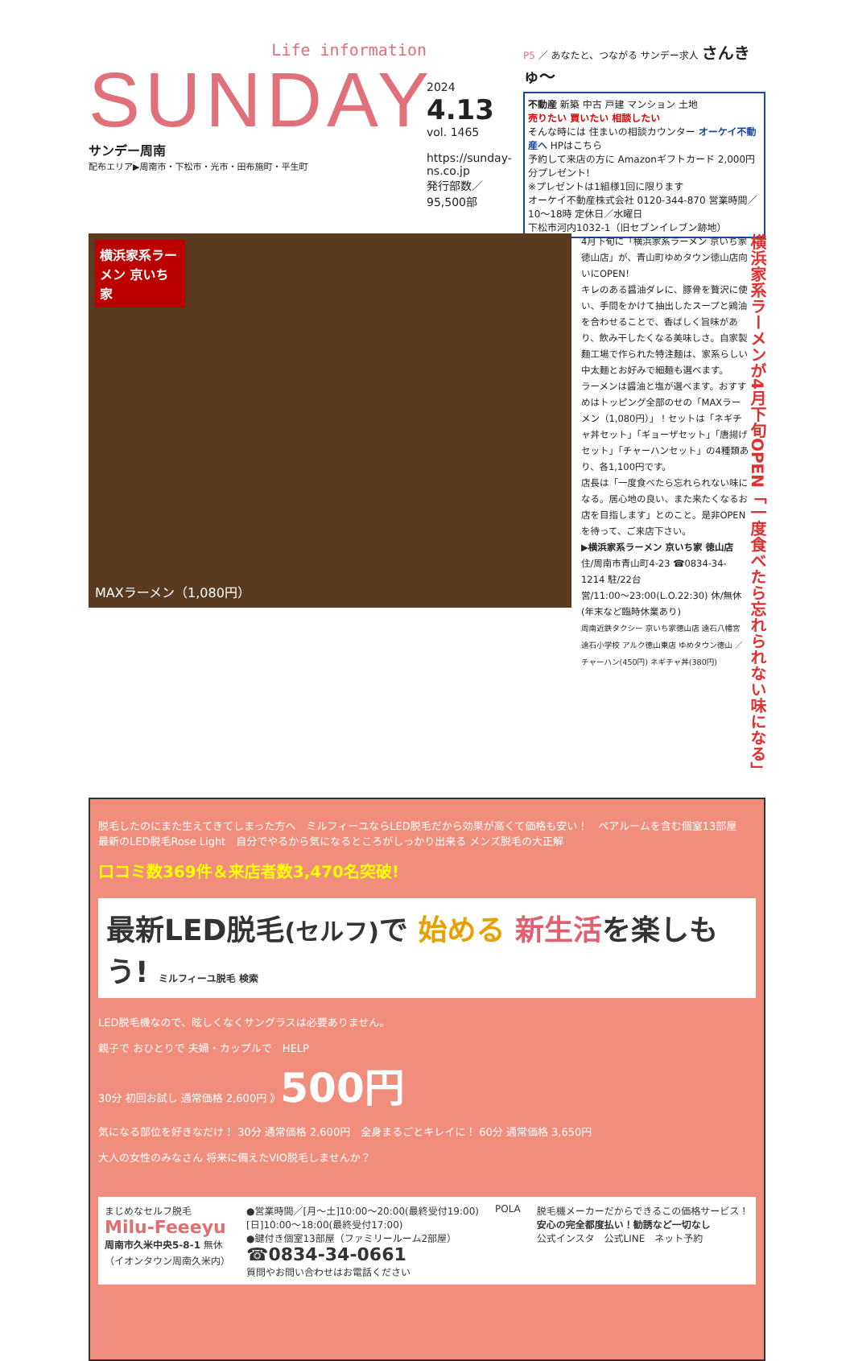Life information
SUNDAY
サンデー周南
配布エリア▶周南市・下松市・光市・田布施町・平生町
2024
4.13
vol. 1465
https://sunday-ns.co.jp
発行部数／ 95,500部
P5 ／ あなたと、つながる サンデー求人 さんきゅ〜
不動産 新築 中古 戸建 マンション 土地
売りたい 買いたい 相談したい
そんな時には 住まいの相談カウンター オーケイ不動産へ HPはこちら
予約して来店の方に Amazonギフトカード 2,000円分プレゼント!
※プレゼントは1組様1回に限ります
オーケイ不動産株式会社 0120-344-870 営業時間／10〜18時 定休日／水曜日
下松市河内1032-1（旧セブンイレブン跡地）
横浜家系ラーメン 京いち家
MAXラーメン（1,080円）
4月下旬に「横浜家系ラーメン 京いち家 徳山店」が、青山町ゆめタウン徳山店向いにOPEN！
キレのある醤油ダレに、豚骨を贅沢に使い、手間をかけて抽出したスープと鶏油を合わせることで、香ばしく旨味があり、飲み干したくなる美味しさ。自家製麺工場で作られた特注麺は、家系らしい中太麺とお好みで細麺も選べます。
ラーメンは醤油と塩が選べます。おすすめはトッピング全部のせの「MAXラーメン（1,080円）」！セットは「ネギチャ丼セット」「ギョーザセット」「唐揚げセット」「チャーハンセット」の4種類あり、各1,100円です。
店長は「一度食べたら忘れられない味になる。居心地の良い、また来たくなるお店を目指します」とのこと。是非OPENを待って、ご来店下さい。
▶横浜家系ラーメン 京いち家 徳山店
住/周南市青山町4-23 ☎0834-34-1214 駐/22台
営/11:00〜23:00(L.O.22:30) 休/無休(年末など臨時休業あり)
周南近鉄タクシー 京いち家徳山店 遠石八幡宮 遠石小学校 アルク徳山東店 ゆめタウン徳山 ／ チャーハン(450円) ネギチャ丼(380円)
横浜家系ラーメンが4月下旬OPEN「一度食べたら忘れられない味になる」
脱毛したのにまた生えてきてしまった方へ　ミルフィーユならLED脱毛だから効果が高くて価格も安い！　ペアルームを含む個室13部屋　最新のLED脱毛Rose Light　自分でやるから気になるところがしっかり出来る メンズ脱毛の大正解
口コミ数369件＆来店者数3,470名突破!
最新LED脱毛(セルフ) で 始める 新生活を楽しもう! ミルフィーユ脱毛 検索
LED脱毛機なので、眩しくなくサングラスは必要ありません。
親子で おひとりで 夫婦・カップルで　HELP
30分 初回お試し 通常価格 2,600円 》500円
気になる部位を好きなだけ！ 30分 通常価格 2,600円　全身まるごとキレイに！ 60分 通常価格 3,650円
大人の女性のみなさん 将来に備えたVIO脱毛しませんか？
まじめなセルフ脱毛
Milu-Feeeyu
周南市久米中央5-8-1 無休
（イオンタウン周南久米内）
●営業時間／[月〜土]10:00〜20:00(最終受付19:00)
[日]10:00〜18:00(最終受付17:00)
●鍵付き個室13部屋（ファミリールーム2部屋）
☎0834-34-0661
質問やお問い合わせはお電話ください
POLA 脱毛機メーカーだからできるこの価格サービス！
安心の完全都度払い！勧誘など一切なし
公式インスタ　公式LINE　ネット予約